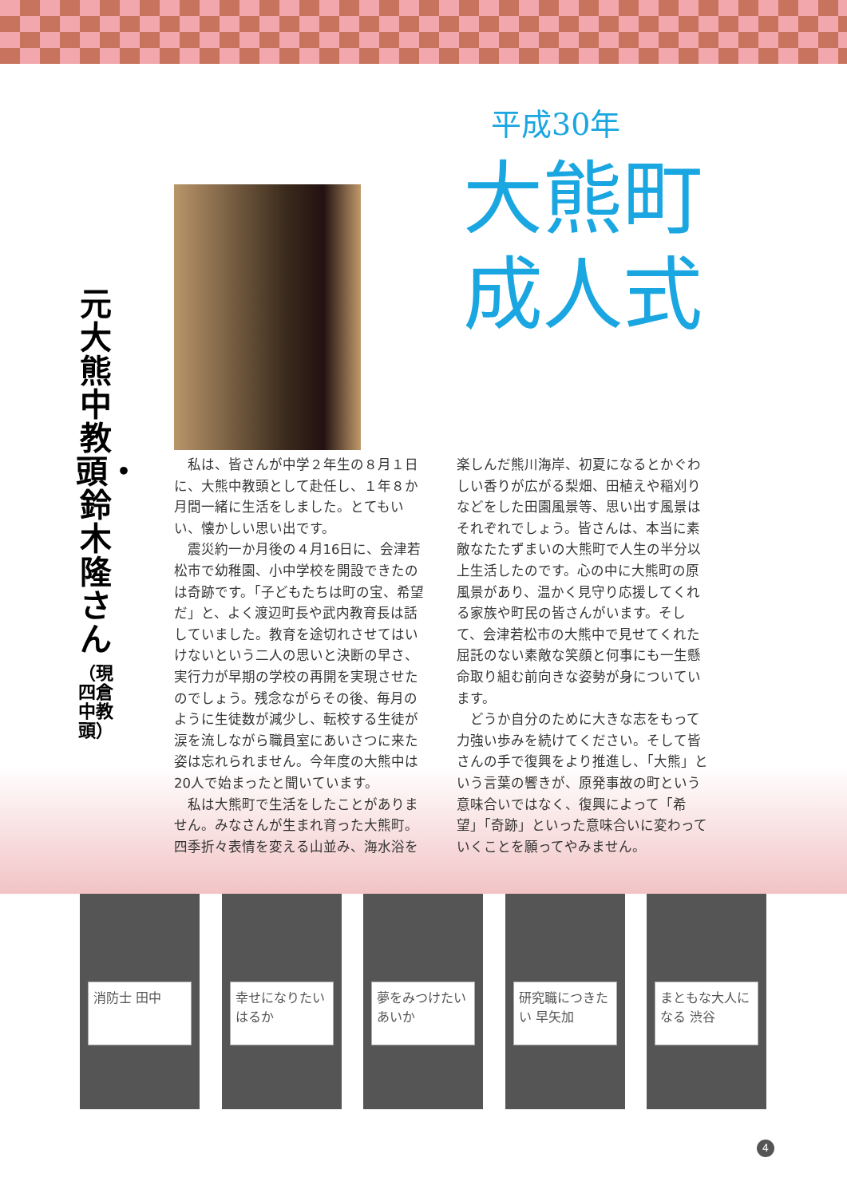平成30年
大熊町
成人式
元大熊中教頭・鈴木隆さん
（現四倉中教頭）
私は、皆さんが中学２年生の８月１日に、大熊中教頭として赴任し、１年８か月間一緒に生活をしました。とてもいい、懐かしい思い出です。
震災約一か月後の４月16日に、会津若松市で幼稚園、小中学校を開設できたのは奇跡です。「子どもたちは町の宝、希望だ」と、よく渡辺町長や武内教育長は話していました。教育を途切れさせてはいけないという二人の思いと決断の早さ、実行力が早期の学校の再開を実現させたのでしょう。残念ながらその後、毎月のように生徒数が減少し、転校する生徒が涙を流しながら職員室にあいさつに来た姿は忘れられません。今年度の大熊中は20人で始まったと聞いています。
私は大熊町で生活をしたことがありません。みなさんが生まれ育った大熊町。四季折々表情を変える山並み、海水浴を
楽しんだ熊川海岸、初夏になるとかぐわしい香りが広がる梨畑、田植えや稲刈りなどをした田園風景等、思い出す風景はそれぞれでしょう。皆さんは、本当に素敵なたたずまいの大熊町で人生の半分以上生活したのです。心の中に大熊町の原風景があり、温かく見守り応援してくれる家族や町民の皆さんがいます。そして、会津若松市の大熊中で見せてくれた屈託のない素敵な笑顔と何事にも一生懸命取り組む前向きな姿勢が身についています。
どうか自分のために大きな志をもって力強い歩みを続けてください。そして皆さんの手で復興をより推進し、「大熊」という言葉の響きが、原発事故の町という意味合いではなく、復興によって「希望」「奇跡」といった意味合いに変わっていくことを願ってやみません。
消防士 田中
幸せになりたい はるか
夢をみつけたい あいか
研究職につきたい 早矢加
まともな大人になる 渋谷
4